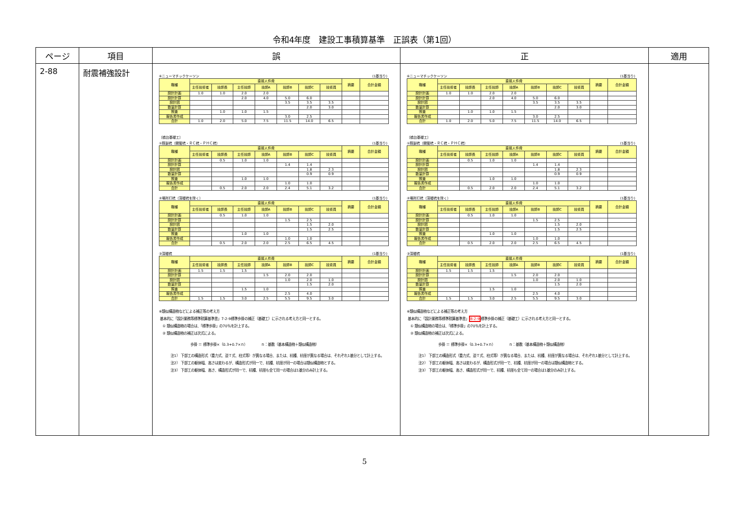令和4年度　建設工事積算基準　正誤表（第1回）
| ページ | 項目 | 誤 | 正 | 適用 |
| --- | --- | --- | --- | --- |
| 2-88 | 耐震補強設計 | ⑥ニューマチックケーソン (1基当り) / 職種 / 直接人件費 / / / / / / / 摘要 / 合計金額 / / --- / --- / --- / --- / --- / --- / --- / --- / --- / --- / / / 主任技術者 / 技師長 / 主任技師 / 技師A / 技師B / 技師C / 技術員 / / / / 設計計画 / 1.0 / 1.0 / 2.0 / 2.0 / / / / / / / 設計計算 / / / 2.0 / 4.0 / 5.0 / 6.0 / / / / / 設計図 / / / / / 3.5 / 3.5 / 3.5 / / / / 数量計算 / / / / / / 2.0 / 3.0 / / / / 照査 / / 1.0 / 1.0 / 1.5 / / / / / / / 報告書作成 / / / / / 3.0 / 2.5 / / / / / 合計 / 1.0 / 2.0 / 5.0 / 7.5 / 11.5 / 14.0 / 6.5 / / / 〔橋台基礎工〕 ①既製杭（鋼管杭・ＲＣ杭・ＰＨＣ杭） (1基当り) / 職種 / 直接人件費 / / / / / / / 摘要 / 合計金額 / / --- / --- / --- / --- / --- / --- / --- / --- / --- / --- / / / 主任技術者 / 技師長 / 主任技師 / 技師A / 技師B / 技師C / 技術員 / / / / 設計計画 / / 0.5 / 1.0 / 1.0 / / / / / / / 設計計算 / / / / / 1.4 / 1.4 / / / / / 設計図 / / / / / / 1.8 / 2.3 / / / / 数量計算 / / / / / / 0.9 / 0.9 / / / / 照査 / / / 1.0 / 1.0 / / / / / / / 報告書作成 / / / / / 1.0 / 1.0 / / / / / 合計 / / 0.5 / 2.0 / 2.0 / 2.4 / 5.1 / 3.2 / / / ②場所打杭（深礎杭を除く） (1基当り) / 職種 / 直接人件費 / / / / / / / 摘要 / 合計金額 / / --- / --- / --- / --- / --- / --- / --- / --- / --- / --- / / / 主任技術者 / 技師長 / 主任技師 / 技師A / 技師B / 技師C / 技術員 / / / / 設計計画 / / 0.5 / 1.0 / 1.0 / / / / / / / 設計計算 / / / / / 1.5 / 2.5 / / / / / 設計図 / / / / / / 1.5 / 2.0 / / / / 数量計算 / / / / / / 1.5 / 2.5 / / / / 照査 / / / 1.0 / 1.0 / / / / / / / 報告書作成 / / / / / 1.0 / 1.0 / / / / / 合計 / / 0.5 / 2.0 / 2.0 / 2.5 / 6.5 / 4.5 / / / ③深礎杭 (1基当り) / 職種 / 直接人件費 / / / / / / / 摘要 / 合計金額 / / --- / --- / --- / --- / --- / --- / --- / --- / --- / --- / / / 主任技術者 / 技師長 / 主任技師 / 技師A / 技師B / 技師C / 技術員 / / / / 設計計画 / 1.5 / 1.5 / 1.5 / / / / / / / / 設計計算 / / / / 1.5 / 2.0 / 2.0 / / / / / 設計図 / / / / / 1.0 / 2.0 / 1.0 / / / / 数量計算 / / / / / / 1.5 / 2.0 / / / / 照査 / / / 1.5 / 1.0 / / / / / / / 報告書作成 / / / / / 2.5 / 4.0 / / / / / 合計 / 1.5 / 1.5 / 3.0 / 2.5 / 5.5 / 9.5 / 3.0 / / / ※類似構造物などによる補正等の考え方 基本的に「設計業務等標準積算基準書」7-2-9標準歩掛の補正（基礎工）に示される考え方と同一とする。 ① 類似構造物の場合は、「標準歩掛」の70％を計上する。 ② 類似構造物の補正は次式による。 歩掛 ＝ 標準歩掛×（0.3+0.7×ｎ） ｎ：基数（基本構造物＋類似構造物） 注1） 下部工の構造形式（重力式、逆Ｔ式、柱式等）が異なる場合、または、杭種、杭径が異なる場合は、それぞれ1基分として計上する。 注2） 下部工の躯体幅、高さは変わるが、構造形式が同一で、杭種、杭径が同一の場合は類似構造物とする。 注3） 下部工の躯体幅、高さ、構造形式が同一で、杭種、杭径も全て同一の場合は1基分のみ計上する。 | ⑥ニューマチックケーソン (1基当り) / 職種 / 直接人件費 / / / / / / / 摘要 / 合計金額 / / --- / --- / --- / --- / --- / --- / --- / --- / --- / --- / / / 主任技術者 / 技師長 / 主任技師 / 技師A / 技師B / 技師C / 技術員 / / / / 設計計画 / 1.0 / 1.0 / 2.0 / 2.0 / / / / / / / 設計計算 / / / 2.0 / 4.0 / 5.0 / 6.0 / / / / / 設計図 / / / / / 3.5 / 3.5 / 3.5 / / / / 数量計算 / / / / / / 2.0 / 3.0 / / / / 照査 / / 1.0 / 1.0 / 1.5 / / / / / / / 報告書作成 / / / / / 3.0 / 2.5 / / / / / 合計 / 1.0 / 2.0 / 5.0 / 7.5 / 11.5 / 14.0 / 6.5 / / / 〔橋台基礎工〕 ①既製杭（鋼管杭・ＲＣ杭・ＰＨＣ杭） (1基当り) / 職種 / 直接人件費 / / / / / / / 摘要 / 合計金額 / / --- / --- / --- / --- / --- / --- / --- / --- / --- / --- / / / 主任技術者 / 技師長 / 主任技師 / 技師A / 技師B / 技師C / 技術員 / / / / 設計計画 / / 0.5 / 1.0 / 1.0 / / / / / / / 設計計算 / / / / / 1.4 / 1.4 / / / / / 設計図 / / / / / / 1.8 / 2.3 / / / / 数量計算 / / / / / / 0.9 / 0.9 / / / / 照査 / / / 1.0 / 1.0 / / / / / / / 報告書作成 / / / / / 1.0 / 1.0 / / / / / 合計 / / 0.5 / 2.0 / 2.0 / 2.4 / 5.1 / 3.2 / / / ②場所打杭（深礎杭を除く） (1基当り) / 職種 / 直接人件費 / / / / / / / 摘要 / 合計金額 / / --- / --- / --- / --- / --- / --- / --- / --- / --- / --- / / / 主任技術者 / 技師長 / 主任技師 / 技師A / 技師B / 技師C / 技術員 / / / / 設計計画 / / 0.5 / 1.0 / 1.0 / / / / / / / 設計計算 / / / / / 1.5 / 2.5 / / / / / 設計図 / / / / / / 1.5 / 2.0 / / / / 数量計算 / / / / / / 1.5 / 2.5 / / / / 照査 / / / 1.0 / 1.0 / / / / / / / 報告書作成 / / / / / 1.0 / 1.0 / / / / / 合計 / / 0.5 / 2.0 / 2.0 / 2.5 / 6.5 / 4.5 / / / ③深礎杭 (1基当り) / 職種 / 直接人件費 / / / / / / / 摘要 / 合計金額 / / --- / --- / --- / --- / --- / --- / --- / --- / --- / --- / / / 主任技術者 / 技師長 / 主任技師 / 技師A / 技師B / 技師C / 技術員 / / / / 設計計画 / 1.5 / 1.5 / 1.5 / / / / / / / / 設計計算 / / / / 1.5 / 2.0 / 2.0 / / / / / 設計図 / / / / / 1.0 / 2.0 / 1.0 / / / / 数量計算 / / / / / / 1.5 / 2.0 / / / / 照査 / / / 1.5 / 1.0 / / / / / / / 報告書作成 / / / / / 2.5 / 4.0 / / / / / 合計 / 1.5 / 1.5 / 3.0 / 2.5 / 5.5 / 9.5 / 3.0 / / / ※類似構造物などによる補正等の考え方 基本的に「設計業務等標準積算基準書」 8-2-9 標準歩掛の補正（基礎工）に示される考え方と同一とする。 ① 類似構造物の場合は、「標準歩掛」の70％を計上する。 ② 類似構造物の補正は次式による。 歩掛 ＝ 標準歩掛×（0.3+0.7×ｎ） ｎ：基数（基本構造物＋類似構造物） 注1） 下部工の構造形式（重力式、逆Ｔ式、柱式等）が異なる場合、または、杭種、杭径が異なる場合は、それぞれ1基分として計上する。 注2） 下部工の躯体幅、高さは変わるが、構造形式が同一で、杭種、杭径が同一の場合は類似構造物とする。 注3） 下部工の躯体幅、高さ、構造形式が同一で、杭種、杭径も全て同一の場合は1基分のみ計上する。 | |
5